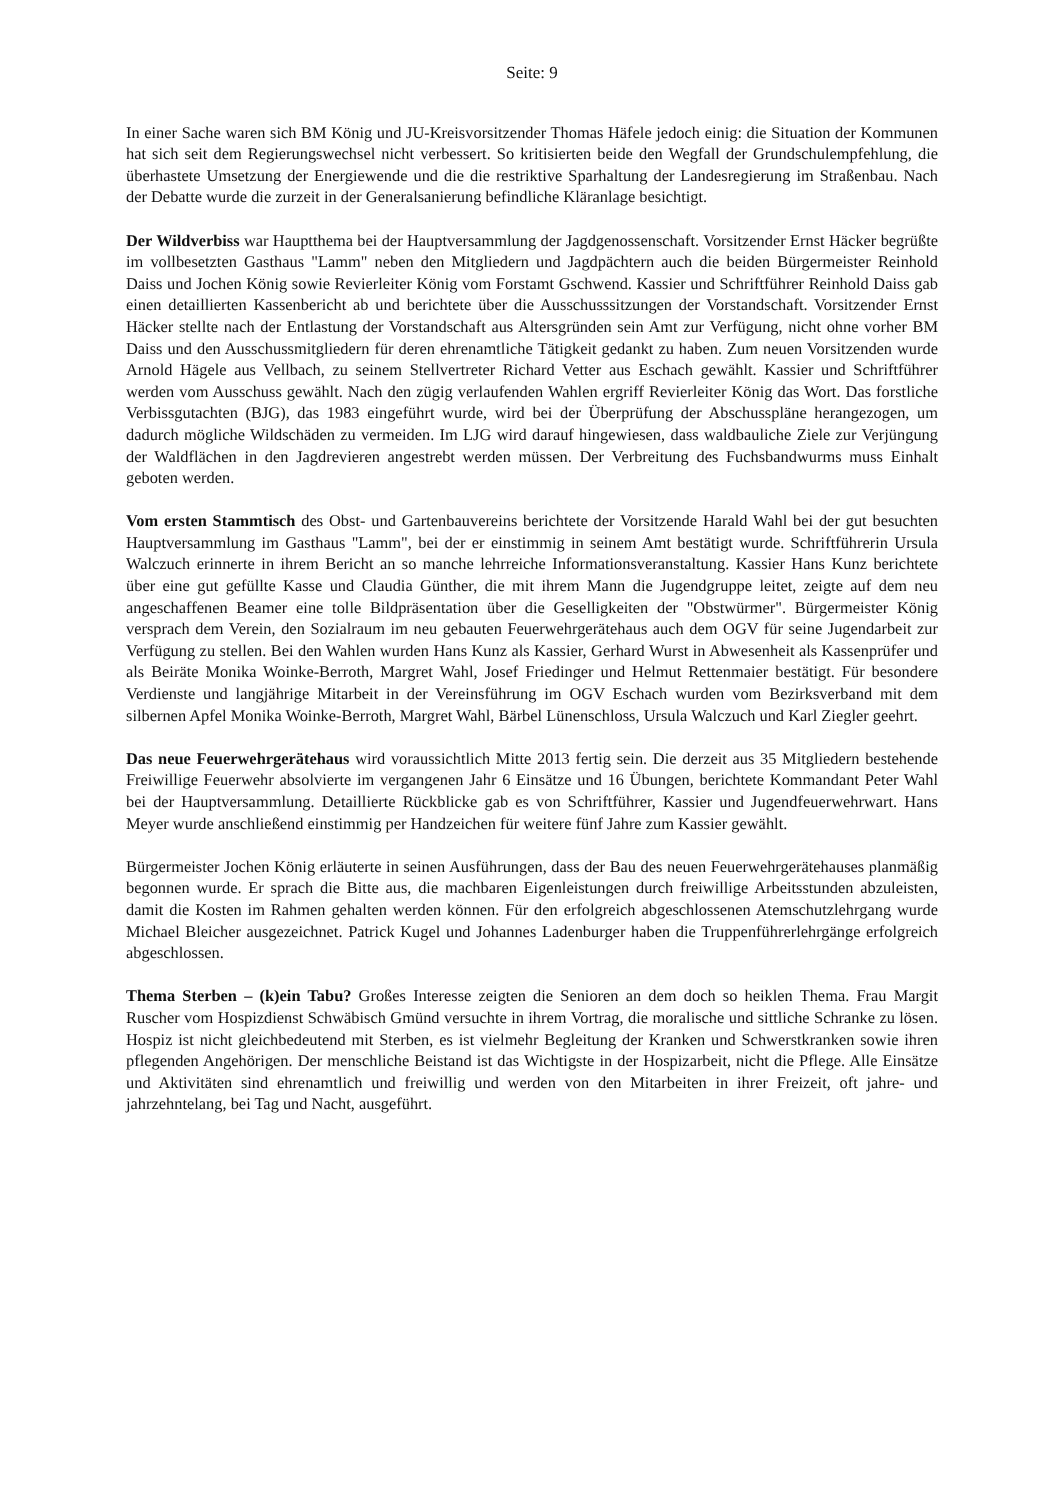Seite: 9
In einer Sache waren sich BM König und JU-Kreisvorsitzender Thomas Häfele jedoch einig: die Situation der Kommunen hat sich seit dem Regierungswechsel nicht verbessert. So kritisierten beide den Wegfall der Grundschulempfehlung, die überhastete Umsetzung der Energiewende und die die restriktive Sparhaltung der Landesregierung im Straßenbau. Nach der Debatte wurde die zurzeit in der Generalsanierung befindliche Kläranlage besichtigt.
Der Wildverbiss war Hauptthema bei der Hauptversammlung der Jagdgenossenschaft. Vorsitzender Ernst Häcker begrüßte im vollbesetzten Gasthaus "Lamm" neben den Mitgliedern und Jagdpächtern auch die beiden Bürgermeister Reinhold Daiss und Jochen König sowie Revierleiter König vom Forstamt Gschwend. Kassier und Schriftführer Reinhold Daiss gab einen detaillierten Kassenbericht ab und berichtete über die Ausschusssitzungen der Vorstandschaft. Vorsitzender Ernst Häcker stellte nach der Entlastung der Vorstandschaft aus Altersgründen sein Amt zur Verfügung, nicht ohne vorher BM Daiss und den Ausschussmitgliedern für deren ehrenamtliche Tätigkeit gedankt zu haben. Zum neuen Vorsitzenden wurde Arnold Hägele aus Vellbach, zu seinem Stellvertreter Richard Vetter aus Eschach gewählt. Kassier und Schriftführer werden vom Ausschuss gewählt. Nach den zügig verlaufenden Wahlen ergriff Revierleiter König das Wort. Das forstliche Verbissgutachten (BJG), das 1983 eingeführt wurde, wird bei der Überprüfung der Abschusspläne herangezogen, um dadurch mögliche Wildschäden zu vermeiden. Im LJG wird darauf hingewiesen, dass waldbauliche Ziele zur Verjüngung der Waldflächen in den Jagdrevieren angestrebt werden müssen. Der Verbreitung des Fuchsbandwurms muss Einhalt geboten werden.
Vom ersten Stammtisch des Obst- und Gartenbauvereins berichtete der Vorsitzende Harald Wahl bei der gut besuchten Hauptversammlung im Gasthaus "Lamm", bei der er einstimmig in seinem Amt bestätigt wurde. Schriftführerin Ursula Walczuch erinnerte in ihrem Bericht an so manche lehrreiche Informationsveranstaltung. Kassier Hans Kunz berichtete über eine gut gefüllte Kasse und Claudia Günther, die mit ihrem Mann die Jugendgruppe leitet, zeigte auf dem neu angeschaffenen Beamer eine tolle Bildpräsentation über die Geselligkeiten der "Obstwürmer". Bürgermeister König versprach dem Verein, den Sozialraum im neu gebauten Feuerwehrgerätehaus auch dem OGV für seine Jugendarbeit zur Verfügung zu stellen. Bei den Wahlen wurden Hans Kunz als Kassier, Gerhard Wurst in Abwesenheit als Kassenprüfer und als Beiräte Monika Woinke-Berroth, Margret Wahl, Josef Friedinger und Helmut Rettenmaier bestätigt. Für besondere Verdienste und langjährige Mitarbeit in der Vereinsführung im OGV Eschach wurden vom Bezirksverband mit dem silbernen Apfel Monika Woinke-Berroth, Margret Wahl, Bärbel Lünenschloss, Ursula Walczuch und Karl Ziegler geehrt.
Das neue Feuerwehrgerätehaus wird voraussichtlich Mitte 2013 fertig sein. Die derzeit aus 35 Mitgliedern bestehende Freiwillige Feuerwehr absolvierte im vergangenen Jahr 6 Einsätze und 16 Übungen, berichtete Kommandant Peter Wahl bei der Hauptversammlung. Detaillierte Rückblicke gab es von Schriftführer, Kassier und Jugendfeuerwehrwart. Hans Meyer wurde anschließend einstimmig per Handzeichen für weitere fünf Jahre zum Kassier gewählt.
Bürgermeister Jochen König erläuterte in seinen Ausführungen, dass der Bau des neuen Feuerwehrgerätehauses planmäßig begonnen wurde. Er sprach die Bitte aus, die machbaren Eigenleistungen durch freiwillige Arbeitsstunden abzuleisten, damit die Kosten im Rahmen gehalten werden können. Für den erfolgreich abgeschlossenen Atemschutzlehrgang wurde Michael Bleicher ausgezeichnet. Patrick Kugel und Johannes Ladenburger haben die Truppenführerlehrgänge erfolgreich abgeschlossen.
Thema Sterben – (k)ein Tabu? Großes Interesse zeigten die Senioren an dem doch so heiklen Thema. Frau Margit Ruscher vom Hospizdienst Schwäbisch Gmünd versuchte in ihrem Vortrag, die moralische und sittliche Schranke zu lösen. Hospiz ist nicht gleichbedeutend mit Sterben, es ist vielmehr Begleitung der Kranken und Schwerstkranken sowie ihren pflegenden Angehörigen. Der menschliche Beistand ist das Wichtigste in der Hospizarbeit, nicht die Pflege. Alle Einsätze und Aktivitäten sind ehrenamtlich und freiwillig und werden von den Mitarbeiten in ihrer Freizeit, oft jahre- und jahrzehntelang, bei Tag und Nacht, ausgeführt.